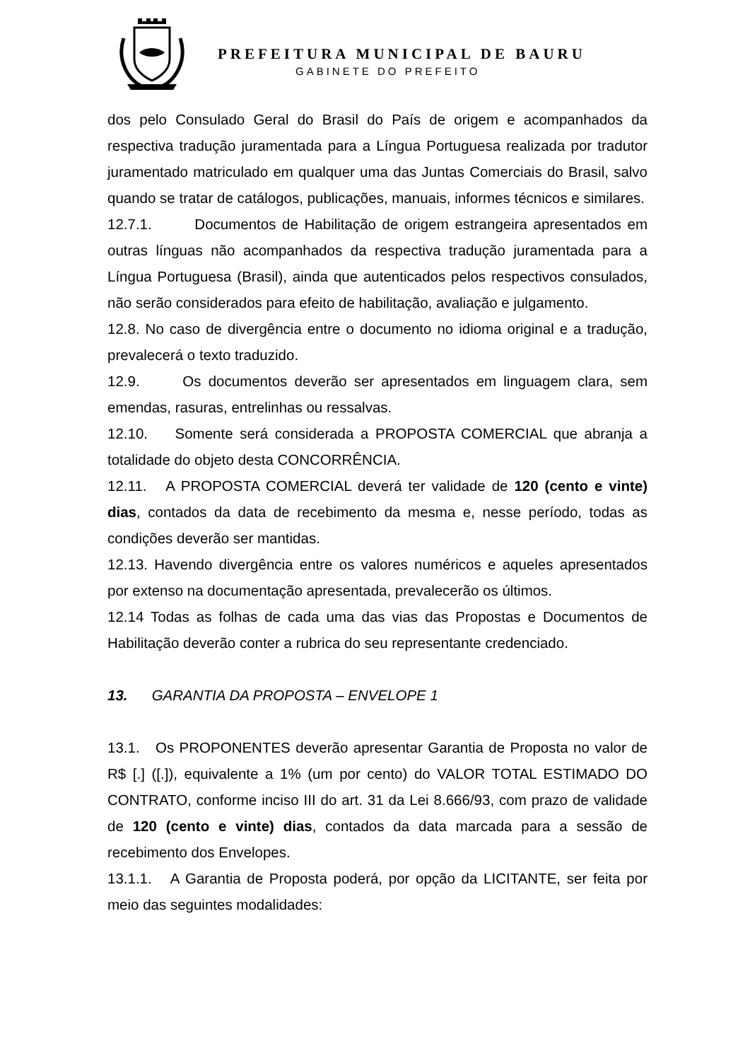PREFEITURA MUNICIPAL DE BAURU
GABINETE DO PREFEITO
dos pelo Consulado Geral do Brasil do País de origem e acompanhados da respectiva tradução juramentada para a Língua Portuguesa realizada por tradutor juramentado matriculado em qualquer uma das Juntas Comerciais do Brasil, salvo quando se tratar de catálogos, publicações, manuais, informes técnicos e similares.
12.7.1. Documentos de Habilitação de origem estrangeira apresentados em outras línguas não acompanhados da respectiva tradução juramentada para a Língua Portuguesa (Brasil), ainda que autenticados pelos respectivos consulados, não serão considerados para efeito de habilitação, avaliação e julgamento.
12.8. No caso de divergência entre o documento no idioma original e a tradução, prevalecerá o texto traduzido.
12.9. Os documentos deverão ser apresentados em linguagem clara, sem emendas, rasuras, entrelinhas ou ressalvas.
12.10. Somente será considerada a PROPOSTA COMERCIAL que abranja a totalidade do objeto desta CONCORRÊNCIA.
12.11. A PROPOSTA COMERCIAL deverá ter validade de 120 (cento e vinte) dias, contados da data de recebimento da mesma e, nesse período, todas as condições deverão ser mantidas.
12.13. Havendo divergência entre os valores numéricos e aqueles apresentados por extenso na documentação apresentada, prevalecerão os últimos.
12.14 Todas as folhas de cada uma das vias das Propostas e Documentos de Habilitação deverão conter a rubrica do seu representante credenciado.
13. GARANTIA DA PROPOSTA – ENVELOPE 1
13.1. Os PROPONENTES deverão apresentar Garantia de Proposta no valor de R$ [.] ([.]), equivalente a 1% (um por cento) do VALOR TOTAL ESTIMADO DO CONTRATO, conforme inciso III do art. 31 da Lei 8.666/93, com prazo de validade de 120 (cento e vinte) dias, contados da data marcada para a sessão de recebimento dos Envelopes.
13.1.1. A Garantia de Proposta poderá, por opção da LICITANTE, ser feita por meio das seguintes modalidades: